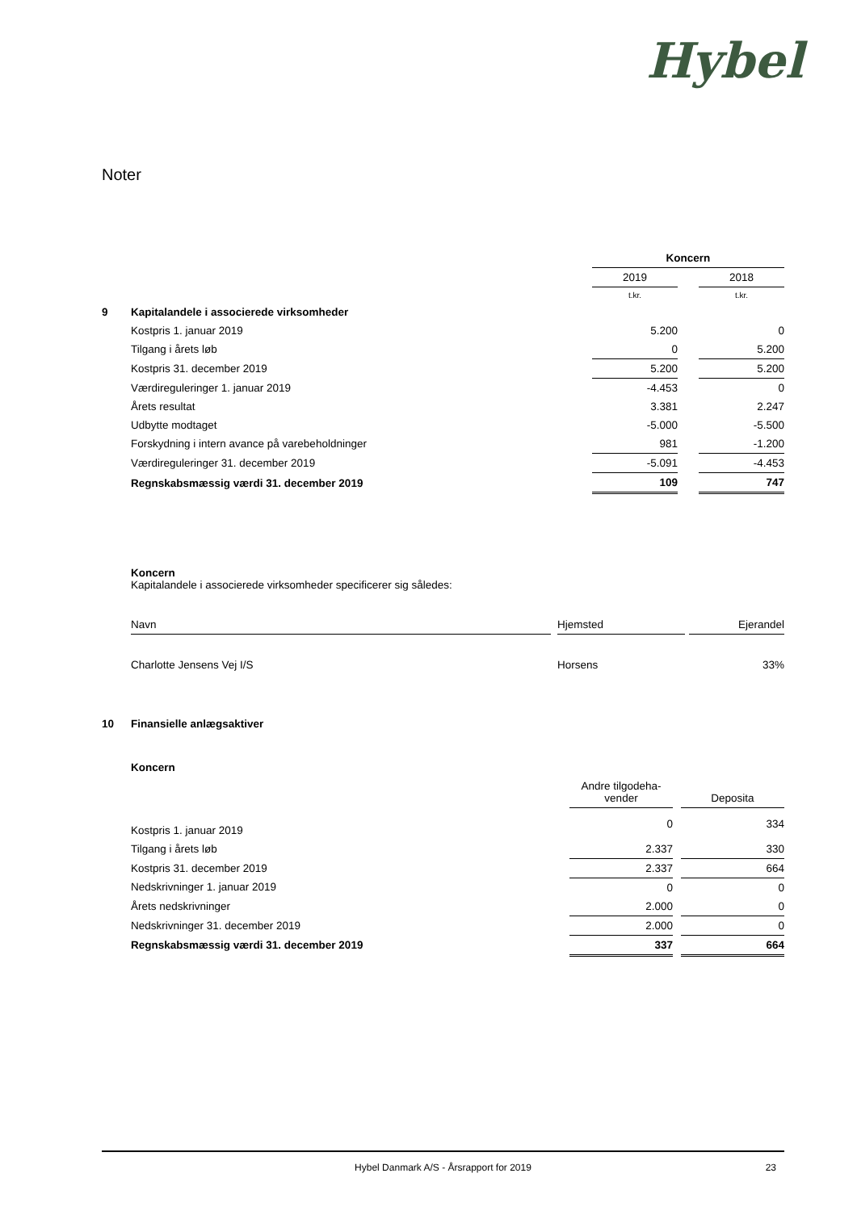Hybel
Noter
| | | Koncern | | |
| | | 2019 | | 2018 |
| | | t.kr. | | t.kr. |
| 9 | Kapitalandele i associerede virksomheder | | | |
| | Kostpris 1. januar 2019 | 5.200 | | 0 |
| | Tilgang i årets løb | 0 | | 5.200 |
| | Kostpris 31. december 2019 | 5.200 | | 5.200 |
| | Værdireguleringer 1. januar 2019 | -4.453 | | 0 |
| | Årets resultat | 3.381 | | 2.247 |
| | Udbytte modtaget | -5.000 | | -5.500 |
| | Forskydning i intern avance på varebeholdninger | 981 | | -1.200 |
| | Værdireguleringer 31. december 2019 | -5.091 | | -4.453 |
| | Regnskabsmæssig værdi 31. december 2019 | 109 | | 747 |
Koncern
Kapitalandele i associerede virksomheder specificerer sig således:
| Navn | | Hjemsted | | Ejerandel |
| Charlotte Jensens Vej I/S | | Horsens | | 33% |
| 10 | Finansielle anlægsaktiver | | | |
| | Koncern | | | |
| | | Andre tilgodeha- vender | | Deposita |
| | Kostpris 1. januar 2019 | 0 | | 334 |
| | Tilgang i årets løb | 2.337 | | 330 |
| | Kostpris 31. december 2019 | 2.337 | | 664 |
| | Nedskrivninger 1. januar 2019 | 0 | | 0 |
| | Årets nedskrivninger | 2.000 | | 0 |
| | Nedskrivninger 31. december 2019 | 2.000 | | 0 |
| | Regnskabsmæssig værdi 31. december 2019 | 337 | | 664 |
Hybel Danmark A/S - Årsrapport for 2019 23